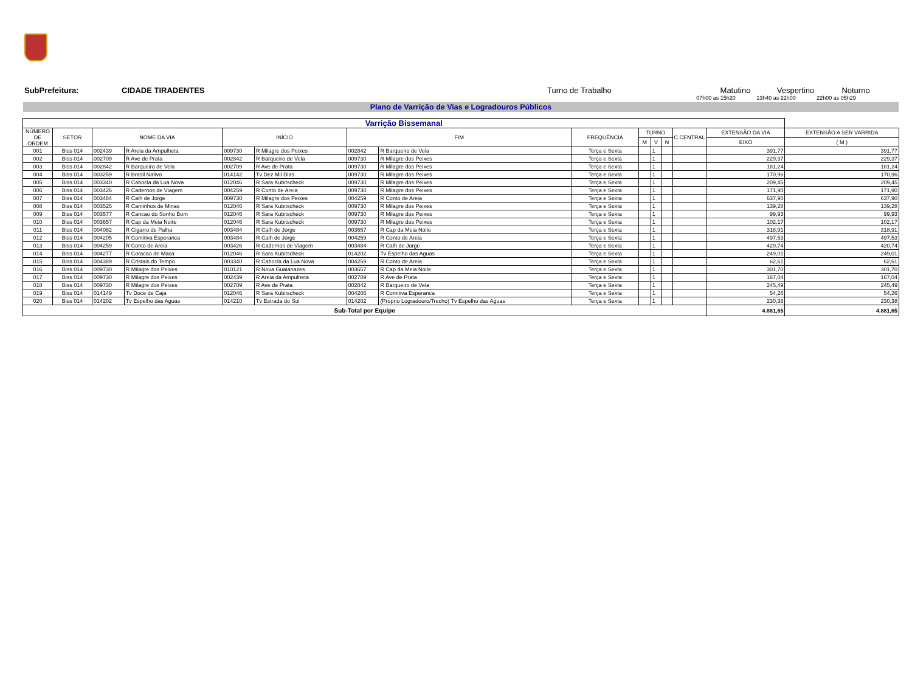SubPrefeitura: CIDADE TIRADENTES Turno de Trabalho Matutino Vespertino Noturno
07h00 as 15h20 13h40 as 22h00 22h00 as 05h29
Plano de Varrição de Vias e Logradouros Públicos
| Varrição Bissemanal | | | | | | | | | | | | | | |
| NÚMERO DE ORDEM | SETOR | NOME DA VIA | | INÍCIO | | FIM | | FREQUÊNCIA | TURNO | | | C.CENTRAL | EXTENSÃO DA VIA | EXTENSÃO A SER VARRIDA |
| | | | | | | | | | M | V | N | | EIXO | ( M ) |
| 001 | Biss 014 | 002439 | R Areia da Ampulheta | 009730 | R Milagre dos Peixes | 002842 | R Barqueiro de Vela | Terça e Sexta | | 1 | | | 391,77 | 391,77 |
| 002 | Biss 014 | 002709 | R Ave de Prata | 002842 | R Barqueiro de Vela | 009730 | R Milagre dos Peixes | Terça e Sexta | | 1 | | | 229,37 | 229,37 |
| 003 | Biss 014 | 002842 | R Barqueiro de Vela | 002709 | R Ave de Prata | 009730 | R Milagre dos Peixes | Terça e Sexta | | 1 | | | 181,24 | 181,24 |
| 004 | Biss 014 | 003259 | R Brasil Nativo | 014142 | Tv Dez Mil Dias | 009730 | R Milagre dos Peixes | Terça e Sexta | | 1 | | | 170,96 | 170,96 |
| 005 | Biss 014 | 003340 | R Cabocla da Lua Nova | 012046 | R Sara Kubitscheck | 009730 | R Milagre dos Peixes | Terça e Sexta | | 1 | | | 209,45 | 209,45 |
| 006 | Biss 014 | 003426 | R Cadernos de Viagem | 004259 | R Conto de Areia | 009730 | R Milagre dos Peixes | Terça e Sexta | | 1 | | | 171,90 | 171,90 |
| 007 | Biss 014 | 003484 | R Calh de Jorge | 009730 | R Milagre dos Peixes | 004259 | R Conto de Areia | Terça e Sexta | | 1 | | | 637,90 | 637,90 |
| 008 | Biss 014 | 003525 | R Caminhos de Minas | 012046 | R Sara Kubitscheck | 009730 | R Milagre dos Peixes | Terça e Sexta | | 1 | | | 139,28 | 139,28 |
| 009 | Biss 014 | 003577 | R Cancao do Sonho Bom | 012046 | R Sara Kubitscheck | 009730 | R Milagre dos Peixes | Terça e Sexta | | 1 | | | 99,93 | 99,93 |
| 010 | Biss 014 | 003657 | R Cap da Meia Noite | 012046 | R Sara Kubitscheck | 009730 | R Milagre dos Peixes | Terça e Sexta | | 1 | | | 102,17 | 102,17 |
| 011 | Biss 014 | 004082 | R Cigarro de Palha | 003484 | R Calh de Jorge | 003657 | R Cap da Meia Noite | Terça e Sexta | | 1 | | | 318,91 | 318,91 |
| 012 | Biss 014 | 004205 | R Comitiva Esperanca | 003484 | R Calh de Jorge | 004259 | R Conto de Areia | Terça e Sexta | | 1 | | | 497,53 | 497,53 |
| 013 | Biss 014 | 004259 | R Conto de Areia | 003426 | R Cadernos de Viagem | 003484 | R Calh de Jorge | Terça e Sexta | | 1 | | | 420,74 | 420,74 |
| 014 | Biss 014 | 004277 | R Coracao de Maca | 012046 | R Sara Kubitscheck | 014202 | Tv Espelho das Aguas | Terça e Sexta | | 1 | | | 249,01 | 249,01 |
| 015 | Biss 014 | 004389 | R Cristais do Tempo | 003340 | R Cabocla da Lua Nova | 004259 | R Conto de Areia | Terça e Sexta | | 1 | | | 62,61 | 62,61 |
| 016 | Biss 014 | 009730 | R Milagre dos Peixes | 010121 | R Nova Guaianazes | 003657 | R Cap da Meia Noite | Terça e Sexta | | 1 | | | 301,70 | 301,70 |
| 017 | Biss 014 | 009730 | R Milagre dos Peixes | 002439 | R Areia da Ampulheta | 002709 | R Ave de Prata | Terça e Sexta | | 1 | | | 167,04 | 167,04 |
| 018 | Biss 014 | 009730 | R Milagre dos Peixes | 002709 | R Ave de Prata | 002842 | R Barqueiro de Vela | Terça e Sexta | | 1 | | | 245,49 | 245,49 |
| 019 | Biss 014 | 014149 | Tv Doce de Caja | 012046 | R Sara Kubitscheck | 004205 | R Comitiva Esperanca | Terça e Sexta | | 1 | | | 54,26 | 54,26 |
| 020 | Biss 014 | 014202 | Tv Espelho das Aguas | 014210 | Tv Estrada do Sol | 014202 | (Próprio Logradouro/Trecho) Tv Espelho das Aguas | Terça e Sexta | | 1 | | | 230,38 | 230,38 |
| Sub-Total por Equipe | | | | | | | | | | | | | 4.881,65 | 4.881,65 |